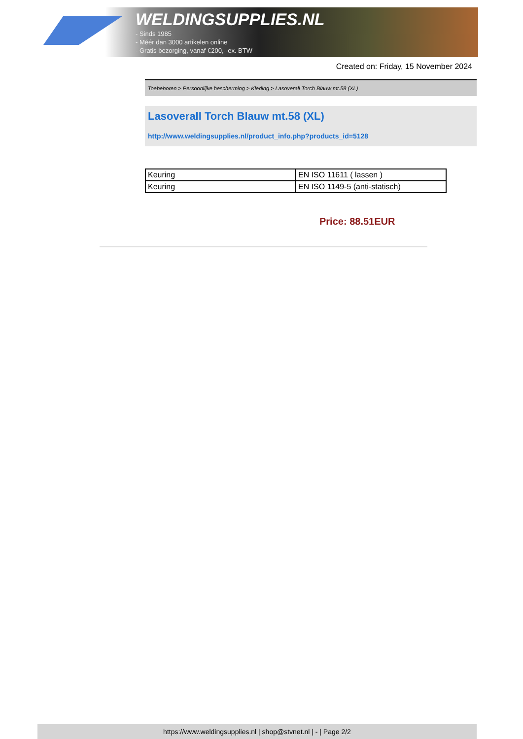WELDINGSUPPLIES.NL
- Sinds 1985
- Méér dan 3000 artikelen online
- Gratis bezorging, vanaf €200,--ex. BTW
Created on: Friday, 15 November 2024
Toebehoren > Persoonlijke bescherming > Kleding > Lasoverall Torch Blauw mt.58 (XL)
Lasoverall Torch Blauw mt.58 (XL)
http://www.weldingsupplies.nl/product_info.php?products_id=5128
| Keuring | EN ISO 11611 ( lassen ) |
| Keuring | EN ISO 1149-5 (anti-statisch) |
Price: 88.51EUR
https://www.weldingsupplies.nl | shop@stvnet.nl | - | Page 2/2